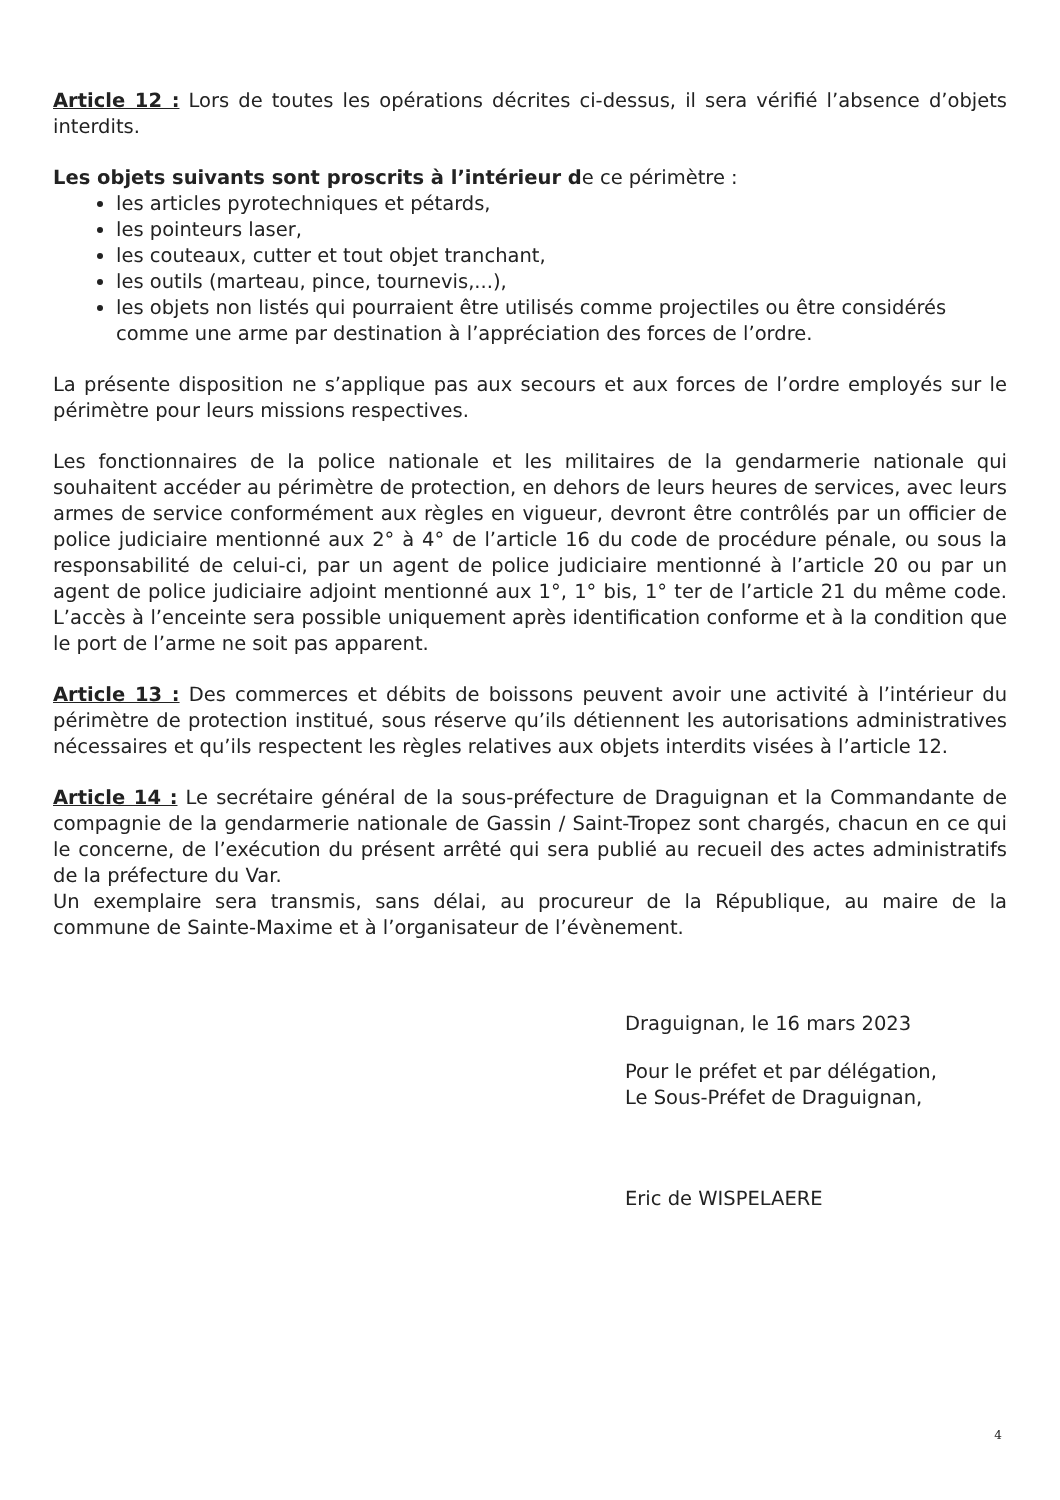Article 12 : Lors de toutes les opérations décrites ci-dessus, il sera vérifié l’absence d’objets interdits.
Les objets suivants sont proscrits à l’intérieur de ce périmètre :
les articles pyrotechniques et pétards,
les pointeurs laser,
les couteaux, cutter et tout objet tranchant,
les outils (marteau, pince, tournevis,...),
les objets non listés qui pourraient être utilisés comme projectiles ou être considérés comme une arme par destination à l’appréciation des forces de l’ordre.
La présente disposition ne s’applique pas aux secours et aux forces de l’ordre employés sur le périmètre pour leurs missions respectives.
Les fonctionnaires de la police nationale et les militaires de la gendarmerie nationale qui souhaitent accéder au périmètre de protection, en dehors de leurs heures de services, avec leurs armes de service conformément aux règles en vigueur, devront être contrôlés par un officier de police judiciaire mentionné aux 2° à 4° de l’article 16 du code de procédure pénale, ou sous la responsabilité de celui-ci, par un agent de police judiciaire mentionné à l’article 20 ou par un agent de police judiciaire adjoint mentionné aux 1°, 1° bis, 1° ter de l’article 21 du même code. L’accès à l’enceinte sera possible uniquement après identification conforme et à la condition que le port de l’arme ne soit pas apparent.
Article 13 : Des commerces et débits de boissons peuvent avoir une activité à l’intérieur du périmètre de protection institué, sous réserve qu’ils détiennent les autorisations administratives nécessaires et qu’ils respectent les règles relatives aux objets interdits visées à l’article 12.
Article 14 : Le secrétaire général de la sous-préfecture de Draguignan et la Commandante de compagnie de la gendarmerie nationale de Gassin / Saint-Tropez sont chargés, chacun en ce qui le concerne, de l’exécution du présent arrêté qui sera publié au recueil des actes administratifs de la préfecture du Var.
Un exemplaire sera transmis, sans délai, au procureur de la République, au maire de la commune de Sainte-Maxime et à l’organisateur de l’évènement.
Draguignan, le 16 mars 2023
Pour le préfet et par délégation,
Le Sous-Préfet de Draguignan,
Eric de WISPELAERE
4